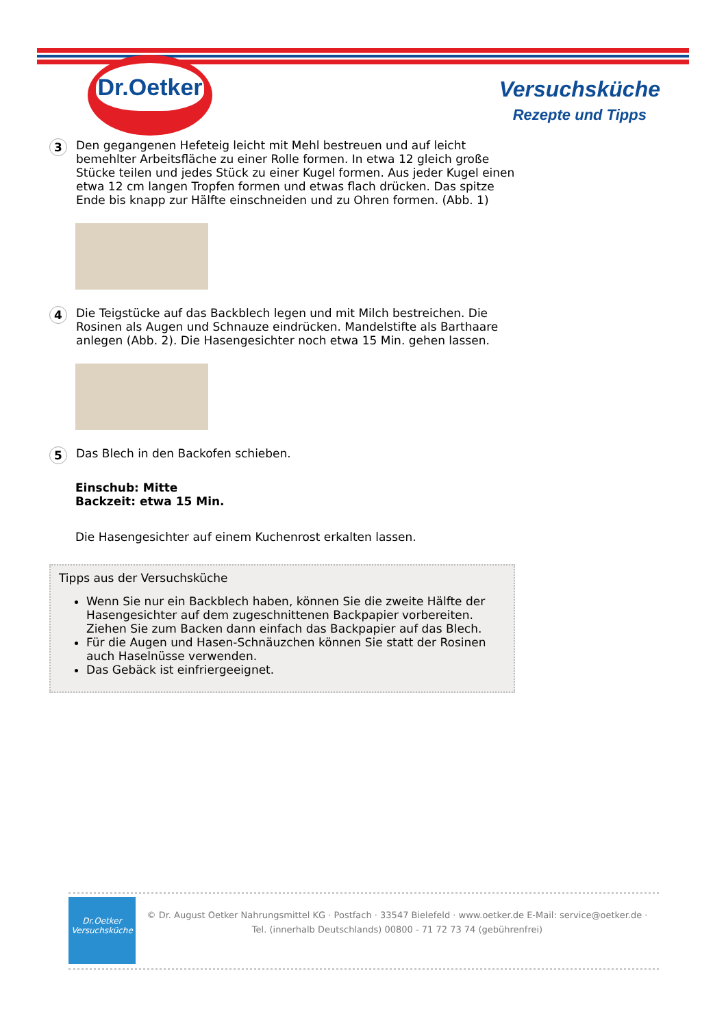Dr.Oetker
Versuchsküche
Rezepte und Tipps
3
Den gegangenen Hefeteig leicht mit Mehl bestreuen und auf leicht bemehlter Arbeitsfläche zu einer Rolle formen. In etwa 12 gleich große Stücke teilen und jedes Stück zu einer Kugel formen. Aus jeder Kugel einen etwa 12 cm langen Tropfen formen und etwas flach drücken. Das spitze Ende bis knapp zur Hälfte einschneiden und zu Ohren formen. (Abb. 1)
4
Die Teigstücke auf das Backblech legen und mit Milch bestreichen. Die Rosinen als Augen und Schnauze eindrücken. Mandelstifte als Barthaare anlegen (Abb. 2). Die Hasengesichter noch etwa 15 Min. gehen lassen.
5
Das Blech in den Backofen schieben.
Einschub: Mitte
Backzeit: etwa 15 Min.
Die Hasengesichter auf einem Kuchenrost erkalten lassen.
Tipps aus der Versuchsküche
Wenn Sie nur ein Backblech haben, können Sie die zweite Hälfte der Hasengesichter auf dem zugeschnittenen Backpapier vorbereiten. Ziehen Sie zum Backen dann einfach das Backpapier auf das Blech.
Für die Augen und Hasen-Schnäuzchen können Sie statt der Rosinen auch Haselnüsse verwenden.
Das Gebäck ist einfriergeeignet.
Dr.Oetker
Versuchsküche
© Dr. August Oetker Nahrungsmittel KG · Postfach · 33547 Bielefeld · www.oetker.de E-Mail: service@oetker.de ·
Tel. (innerhalb Deutschlands) 00800 - 71 72 73 74 (gebührenfrei)